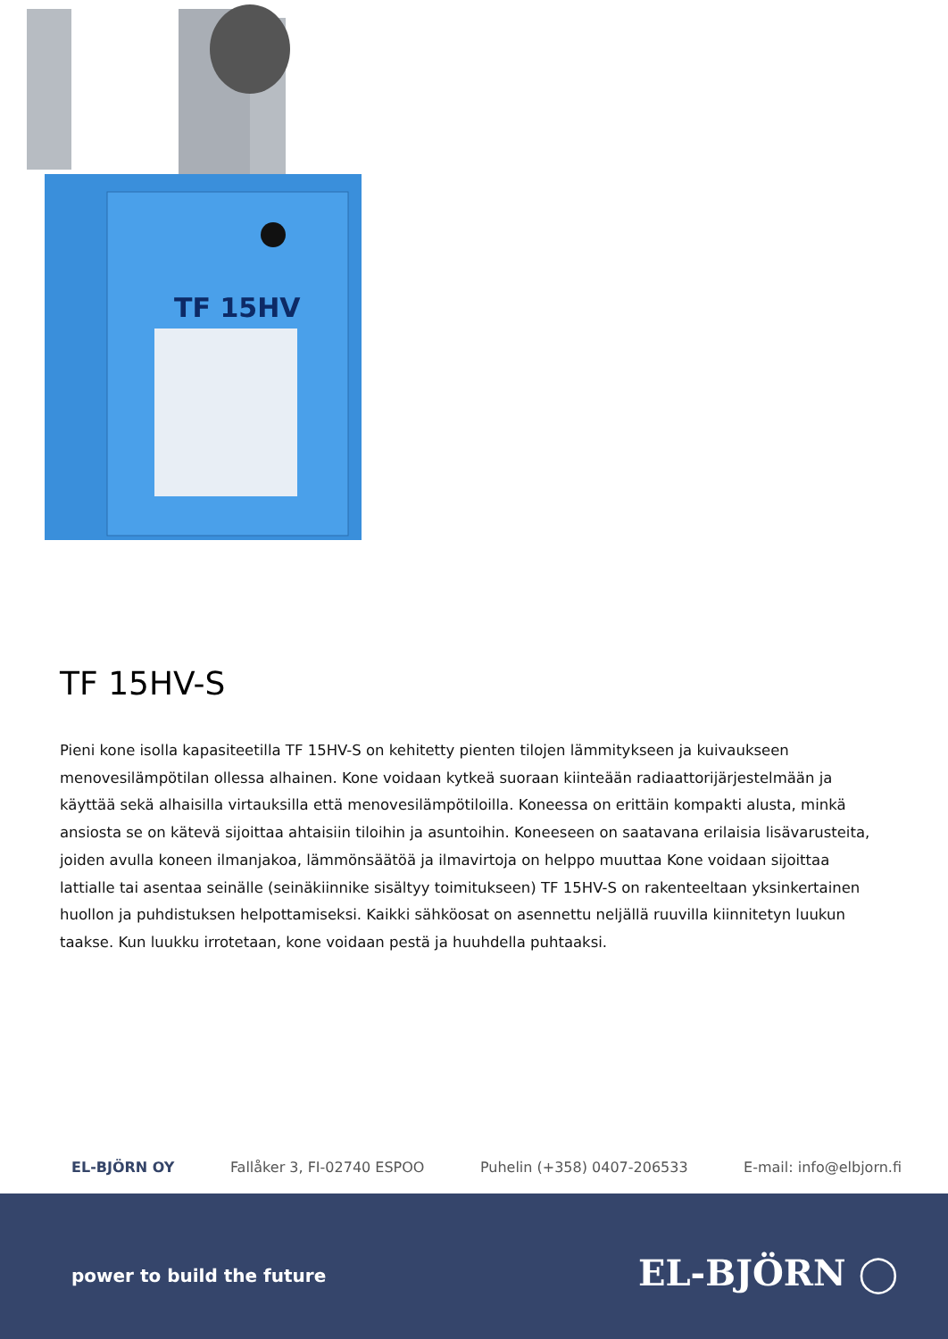TF 15HV
TF 15HV-S
Pieni kone isolla kapasiteetilla TF 15HV-S on kehitetty pienten tilojen lämmitykseen ja kuivaukseen menovesilämpötilan ollessa alhainen. Kone voidaan kytkeä suoraan kiinteään radiaattorijärjestelmään ja käyttää sekä alhaisilla virtauksilla että menovesilämpötiloilla. Koneessa on erittäin kompakti alusta, minkä ansiosta se on kätevä sijoittaa ahtaisiin tiloihin ja asuntoihin. Koneeseen on saatavana erilaisia lisävarusteita, joiden avulla koneen ilmanjakoa, lämmönsäätöä ja ilmavirtoja on helppo muuttaa Kone voidaan sijoittaa lattialle tai asentaa seinälle (seinäkiinnike sisältyy toimitukseen) TF 15HV-S on rakenteeltaan yksinkertainen huollon ja puhdistuksen helpottamiseksi. Kaikki sähköosat on asennettu neljällä ruuvilla kiinnitetyn luukun taakse. Kun luukku irrotetaan, kone voidaan pestä ja huuhdella puhtaaksi.
EL-BJÖRN OY Fallåker 3, FI-02740 ESPOO Puhelin (+358) 0407-206533 E-mail: info@elbjorn.fi
power to build the future EL-BJÖRN ◯